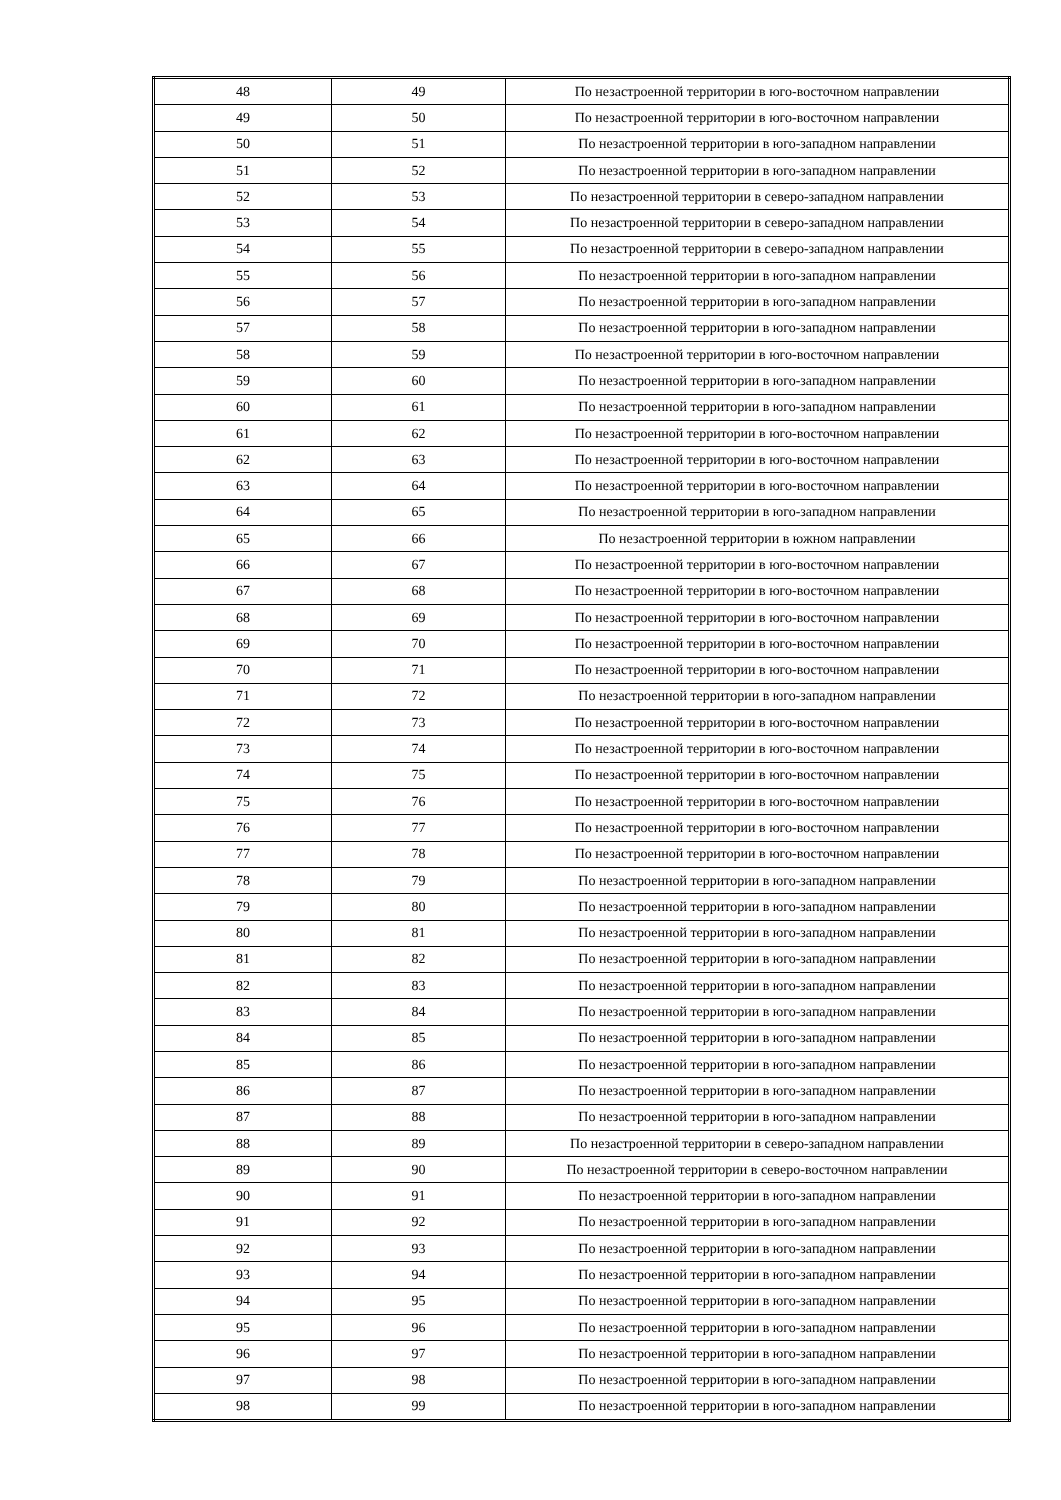| 48 | 49 | По незастроенной территории в юго-восточном направлении |
| 49 | 50 | По незастроенной территории в юго-восточном направлении |
| 50 | 51 | По незастроенной территории в юго-западном направлении |
| 51 | 52 | По незастроенной территории в юго-западном направлении |
| 52 | 53 | По незастроенной территории в северо-западном направлении |
| 53 | 54 | По незастроенной территории в северо-западном направлении |
| 54 | 55 | По незастроенной территории в северо-западном направлении |
| 55 | 56 | По незастроенной территории в юго-западном направлении |
| 56 | 57 | По незастроенной территории в юго-западном направлении |
| 57 | 58 | По незастроенной территории в юго-западном направлении |
| 58 | 59 | По незастроенной территории в юго-восточном направлении |
| 59 | 60 | По незастроенной территории в юго-западном направлении |
| 60 | 61 | По незастроенной территории в юго-западном направлении |
| 61 | 62 | По незастроенной территории в юго-восточном направлении |
| 62 | 63 | По незастроенной территории в юго-восточном направлении |
| 63 | 64 | По незастроенной территории в юго-восточном направлении |
| 64 | 65 | По незастроенной территории в юго-западном направлении |
| 65 | 66 | По незастроенной территории в южном направлении |
| 66 | 67 | По незастроенной территории в юго-восточном направлении |
| 67 | 68 | По незастроенной территории в юго-восточном направлении |
| 68 | 69 | По незастроенной территории в юго-восточном направлении |
| 69 | 70 | По незастроенной территории в юго-восточном направлении |
| 70 | 71 | По незастроенной территории в юго-восточном направлении |
| 71 | 72 | По незастроенной территории в юго-западном направлении |
| 72 | 73 | По незастроенной территории в юго-восточном направлении |
| 73 | 74 | По незастроенной территории в юго-восточном направлении |
| 74 | 75 | По незастроенной территории в юго-восточном направлении |
| 75 | 76 | По незастроенной территории в юго-восточном направлении |
| 76 | 77 | По незастроенной территории в юго-восточном направлении |
| 77 | 78 | По незастроенной территории в юго-восточном направлении |
| 78 | 79 | По незастроенной территории в юго-западном направлении |
| 79 | 80 | По незастроенной территории в юго-западном направлении |
| 80 | 81 | По незастроенной территории в юго-западном направлении |
| 81 | 82 | По незастроенной территории в юго-западном направлении |
| 82 | 83 | По незастроенной территории в юго-западном направлении |
| 83 | 84 | По незастроенной территории в юго-западном направлении |
| 84 | 85 | По незастроенной территории в юго-западном направлении |
| 85 | 86 | По незастроенной территории в юго-западном направлении |
| 86 | 87 | По незастроенной территории в юго-западном направлении |
| 87 | 88 | По незастроенной территории в юго-западном направлении |
| 88 | 89 | По незастроенной территории в северо-западном направлении |
| 89 | 90 | По незастроенной территории в северо-восточном направлении |
| 90 | 91 | По незастроенной территории в юго-западном направлении |
| 91 | 92 | По незастроенной территории в юго-западном направлении |
| 92 | 93 | По незастроенной территории в юго-западном направлении |
| 93 | 94 | По незастроенной территории в юго-западном направлении |
| 94 | 95 | По незастроенной территории в юго-западном направлении |
| 95 | 96 | По незастроенной территории в юго-западном направлении |
| 96 | 97 | По незастроенной территории в юго-западном направлении |
| 97 | 98 | По незастроенной территории в юго-западном направлении |
| 98 | 99 | По незастроенной территории в юго-западном направлении |